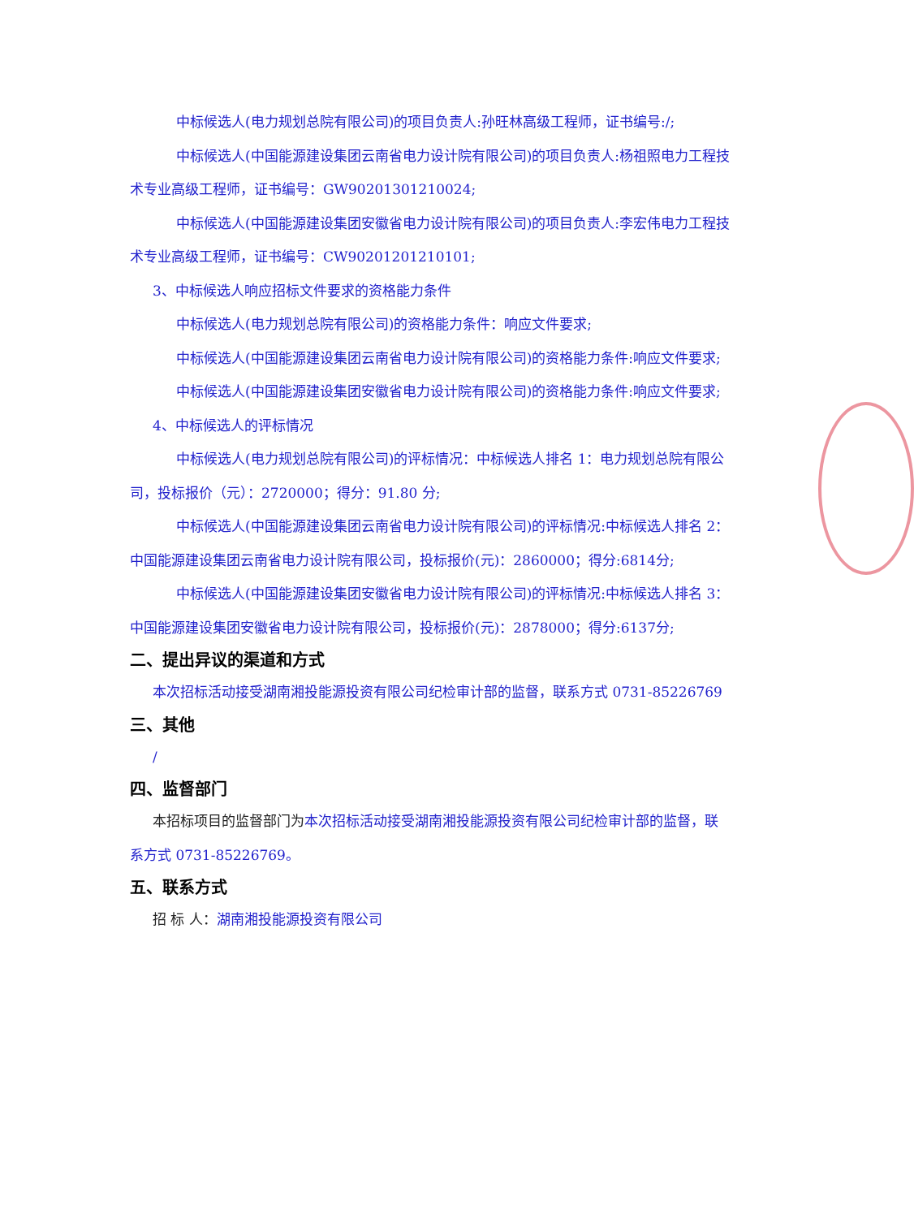中标候选人(电力规划总院有限公司)的项目负责人:孙旺林高级工程师，证书编号:/;
中标候选人(中国能源建设集团云南省电力设计院有限公司)的项目负责人:杨祖照电力工程技术专业高级工程师，证书编号：GW90201301210024;
中标候选人(中国能源建设集团安徽省电力设计院有限公司)的项目负责人:李宏伟电力工程技术专业高级工程师，证书编号：CW90201201210101;
3、中标候选人响应招标文件要求的资格能力条件
中标候选人(电力规划总院有限公司)的资格能力条件：响应文件要求;
中标候选人(中国能源建设集团云南省电力设计院有限公司)的资格能力条件:响应文件要求;
中标候选人(中国能源建设集团安徽省电力设计院有限公司)的资格能力条件:响应文件要求;
4、中标候选人的评标情况
中标候选人(电力规划总院有限公司)的评标情况：中标候选人排名 1：电力规划总院有限公司，投标报价（元）：2720000；得分：91.80 分;
中标候选人(中国能源建设集团云南省电力设计院有限公司)的评标情况:中标候选人排名 2：中国能源建设集团云南省电力设计院有限公司，投标报价(元)：2860000；得分:6814分;
中标候选人(中国能源建设集团安徽省电力设计院有限公司)的评标情况:中标候选人排名 3：中国能源建设集团安徽省电力设计院有限公司，投标报价(元)：2878000；得分:6137分;
二、提出异议的渠道和方式
本次招标活动接受湖南湘投能源投资有限公司纪检审计部的监督，联系方式 0731-85226769
三、其他
/
四、监督部门
本招标项目的监督部门为本次招标活动接受湖南湘投能源投资有限公司纪检审计部的监督，联系方式 0731-85226769。
五、联系方式
招 标 人：湖南湘投能源投资有限公司